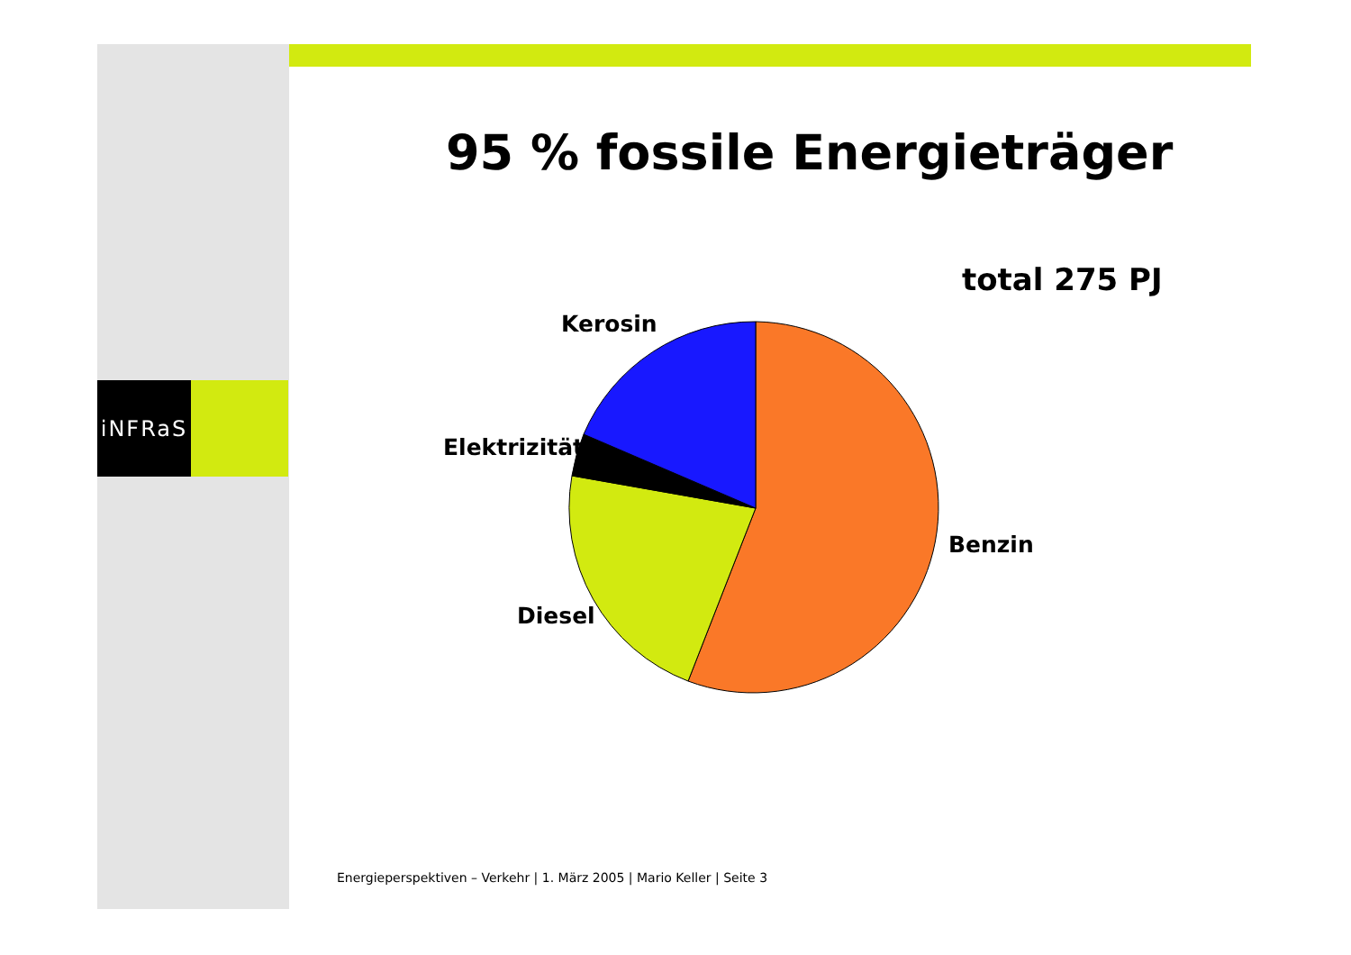iNFRaS
95 % fossile Energieträger
total 275 PJ
Kerosin
Elektrizität
Benzin
Diesel
Energieperspektiven – Verkehr | 1. März 2005 | Mario Keller | Seite 3